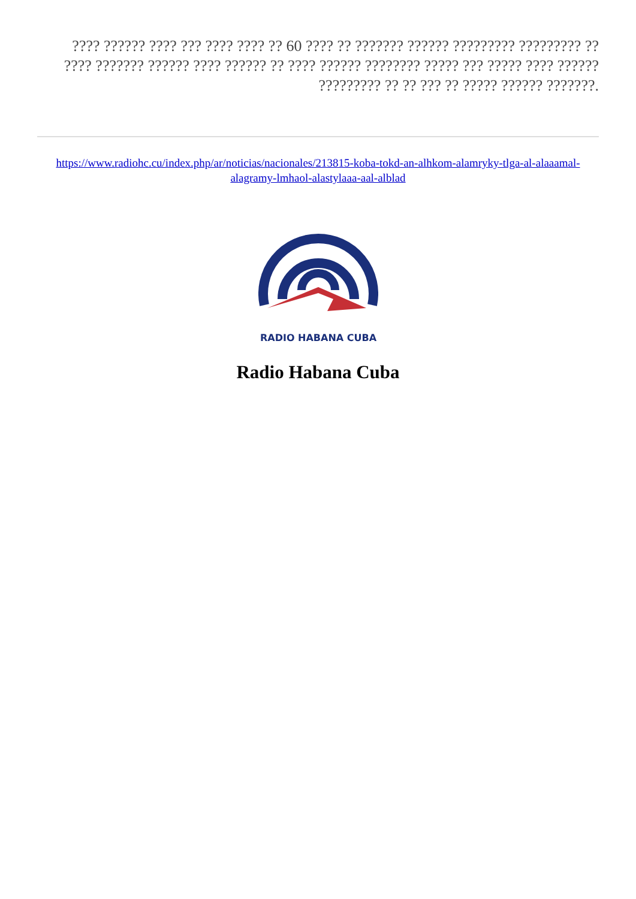???? ?????? ???? ??? ???? ???? ?? 60 ???? ?? ??????? ?????? ????????? ????????? ?? ???? ??????? ?????? ???? ?????? ?? ???? ?????? ???????? ????? ??? ????? ???? ?????? ????????? ?? ?? ??? ?? ????? ?????? ???????.
https://www.radiohc.cu/index.php/ar/noticias/nacionales/213815-koba-tokd-an-alhkom-alamryky-tlga-al-alaaamal-alagramy-lmhaol-alastylaaa-aal-alblad
RADIO HABANA CUBA
Radio Habana Cuba